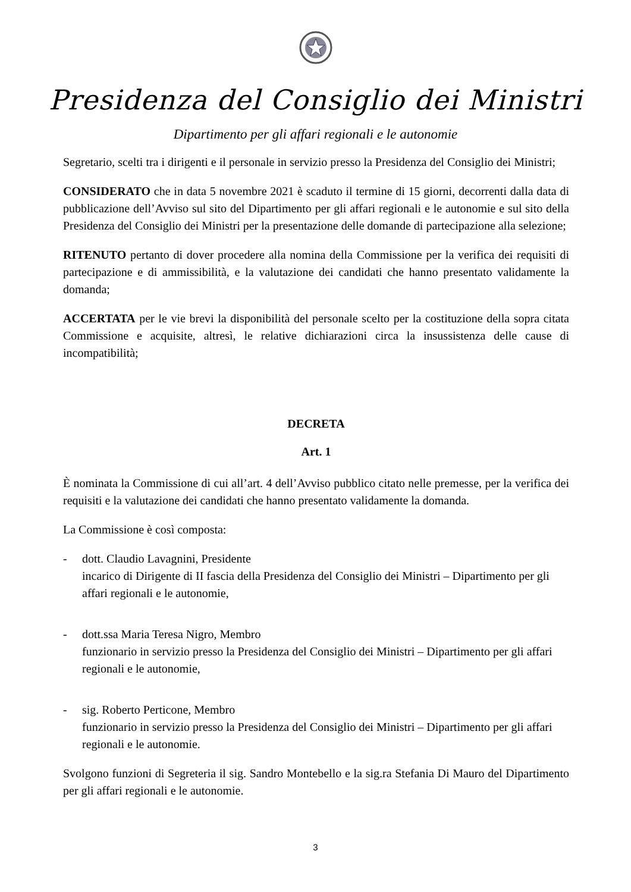Presidenza del Consiglio dei Ministri
Dipartimento per gli affari regionali e le autonomie
Segretario, scelti tra i dirigenti e il personale in servizio presso la Presidenza del Consiglio dei Ministri;
CONSIDERATO che in data 5 novembre 2021 è scaduto il termine di 15 giorni, decorrenti dalla data di pubblicazione dell’Avviso sul sito del Dipartimento per gli affari regionali e le autonomie e sul sito della Presidenza del Consiglio dei Ministri per la presentazione delle domande di partecipazione alla selezione;
RITENUTO pertanto di dover procedere alla nomina della Commissione per la verifica dei requisiti di partecipazione e di ammissibilità, e la valutazione dei candidati che hanno presentato validamente la domanda;
ACCERTATA per le vie brevi la disponibilità del personale scelto per la costituzione della sopra citata Commissione e acquisite, altresì, le relative dichiarazioni circa la insussistenza delle cause di incompatibilità;
DECRETA
Art. 1
È nominata la Commissione di cui all’art. 4 dell’Avviso pubblico citato nelle premesse, per la verifica dei requisiti e la valutazione dei candidati che hanno presentato validamente la domanda.
La Commissione è così composta:
- dott. Claudio Lavagnini, Presidente
incarico di Dirigente di II fascia della Presidenza del Consiglio dei Ministri – Dipartimento per gli affari regionali e le autonomie,
- dott.ssa Maria Teresa Nigro, Membro
funzionario in servizio presso la Presidenza del Consiglio dei Ministri – Dipartimento per gli affari regionali e le autonomie,
- sig. Roberto Perticone, Membro
funzionario in servizio presso la Presidenza del Consiglio dei Ministri – Dipartimento per gli affari regionali e le autonomie.
Svolgono funzioni di Segreteria il sig. Sandro Montebello e la sig.ra Stefania Di Mauro del Dipartimento per gli affari regionali e le autonomie.
3